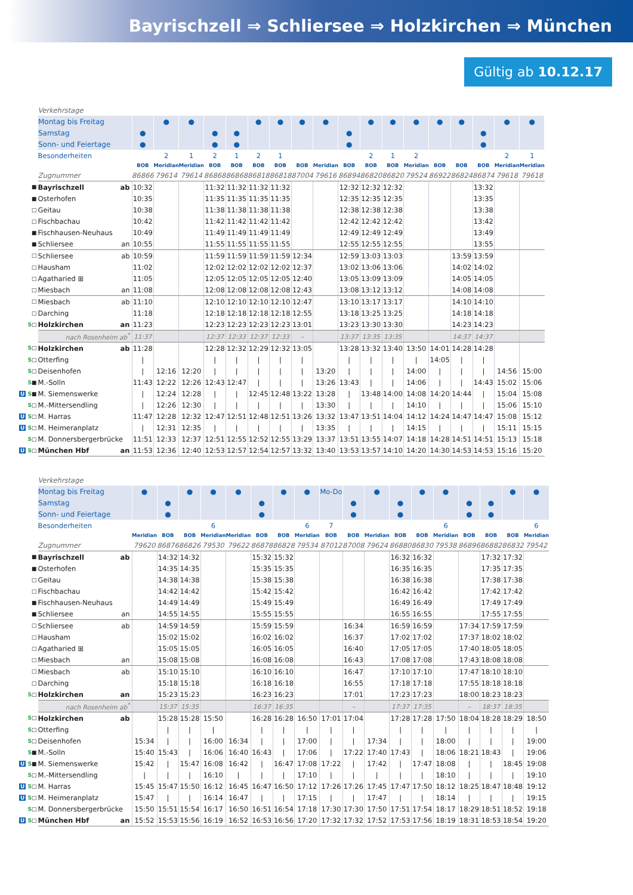Bayrischzell ⇒ Schliersee ⇒ Holzkirchen ⇒ München
Gültig ab 10.12.17
| | Verkehrstage | | | | | | | | | | | | | | | | | | |
| | Montag bis Freitag | | ● | ● | | | ● | ● | ● | ● | | ● | ● | ● | ● | ● | | ● | ● |
| | Samstag | ● | | | ● | ● | | | | | ● | | | | | | ● | | |
| | Sonn- und Feiertage | ● | | | ● | ● | | | | | ● | | | | | | ● | | |
| | Besonderheiten | | 2 | 1 | 2 | 1 | 2 | 1 | | | | 2 | 1 | 2 | | | | 2 | 1 |
| | | BOB | Meridian | Meridian | BOB | BOB | BOB | BOB | BOB | Meridian | BOB | BOB | BOB | Meridian | BOB | BOB | BOB | Meridian | Meridian |
| | Zugnummer | 86866 | 79614 | 79614 | 86868 | 86868 | 86818 | 86818 | 87004 | 79616 | 86894 | 86820 | 86820 | 79524 | 86922 | 86824 | 86874 | 79618 | 79618 |
| ■ | Bayrischzell ab | 10:32 | | | 11:32 | 11:32 | 11:32 | 11:32 | | | 12:32 | 12:32 | 12:32 | | | | 13:32 | | |
| ■ | Osterhofen | 10:35 | | | 11:35 | 11:35 | 11:35 | 11:35 | | | 12:35 | 12:35 | 12:35 | | | | 13:35 | | |
| □ | Geitau | 10:38 | | | 11:38 | 11:38 | 11:38 | 11:38 | | | 12:38 | 12:38 | 12:38 | | | | 13:38 | | |
| □ | Fischbachau | 10:42 | | | 11:42 | 11:42 | 11:42 | 11:42 | | | 12:42 | 12:42 | 12:42 | | | | 13:42 | | |
| ■ | Fischhausen-Neuhaus | 10:49 | | | 11:49 | 11:49 | 11:49 | 11:49 | | | 12:49 | 12:49 | 12:49 | | | | 13:49 | | |
| ■ | Schliersee an | 10:55 | | | 11:55 | 11:55 | 11:55 | 11:55 | | | 12:55 | 12:55 | 12:55 | | | | 13:55 | | |
| □ | Schliersee ab | 10:59 | | | 11:59 | 11:59 | 11:59 | 11:59 | 12:34 | | 12:59 | 13:03 | 13:03 | | | 13:59 | 13:59 | | |
| □ | Hausham | 11:02 | | | 12:02 | 12:02 | 12:02 | 12:02 | 12:37 | | 13:02 | 13:06 | 13:06 | | | 14:02 | 14:02 | | |
| □ | Agatharied ⊞ | 11:05 | | | 12:05 | 12:05 | 12:05 | 12:05 | 12:40 | | 13:05 | 13:09 | 13:09 | | | 14:05 | 14:05 | | |
| □ | Miesbach an | 11:08 | | | 12:08 | 12:08 | 12:08 | 12:08 | 12:43 | | 13:08 | 13:12 | 13:12 | | | 14:08 | 14:08 | | |
| □ | Miesbach ab | 11:10 | | | 12:10 | 12:10 | 12:10 | 12:10 | 12:47 | | 13:10 | 13:17 | 13:17 | | | 14:10 | 14:10 | | |
| □ | Darching | 11:18 | | | 12:18 | 12:18 | 12:18 | 12:18 | 12:55 | | 13:18 | 13:25 | 13:25 | | | 14:18 | 14:18 | | |
| S □ | Holzkirchen an | 11:23 | | | 12:23 | 12:23 | 12:23 | 12:23 | 13:01 | | 13:23 | 13:30 | 13:30 | | | 14:23 | 14:23 | | |
| | nach Rosenheim ab<sup>*</sup> | 11:37 | | | 12:37 | 12:33 | 12:37 | 12:33 | – | | 13:37 | 13:35 | 13:35 | | | 14:37 | 14:37 | | |
| S □ | Holzkirchen ab | 11:28 | | | 12:28 | 12:32 | 12:29 | 12:32 | 13:05 | | 13:28 | 13:32 | 13:40 | 13:50 | 14:01 | 14:28 | 14:28 | | |
| S □ | Otterfing | / | | | / | / | / | / | / | | / | / | / | / | 14:05 | / | / | | |
| S □ | Deisenhofen | / | 12:16 | 12:20 | / | / | / | / | / | 13:20 | / | / | / | 14:00 | / | / | / | 14:56 | 15:00 |
| S ■ | M.-Solln | 11:43 | 12:22 | 12:26 | 12:43 | 12:47 | / | / | / | 13:26 | 13:43 | / | / | 14:06 | / | / | 14:43 | 15:02 | 15:06 |
| U S ■ | M. Siemenswerke | / | 12:24 | 12:28 | / | / | 12:45 | 12:48 | 13:22 | 13:28 | / | 13:48 | 14:00 | 14:08 | 14:20 | 14:44 | / | 15:04 | 15:08 |
| S □ | M.-Mittersendling | / | 12:26 | 12:30 | / | / | / | / | / | 13:30 | / | / | / | 14:10 | / | / | / | 15:06 | 15:10 |
| U S □ | M. Harras | 11:47 | 12:28 | 12:32 | 12:47 | 12:51 | 12:48 | 12:51 | 13:26 | 13:32 | 13:47 | 13:51 | 14:04 | 14:12 | 14:24 | 14:47 | 14:47 | 15:08 | 15:12 |
| U S □ | M. Heimeranplatz | / | 12:31 | 12:35 | / | / | / | / | / | 13:35 | / | / | / | 14:15 | / | / | / | 15:11 | 15:15 |
| S □ | M. Donnersbergerbrücke | 11:51 | 12:33 | 12:37 | 12:51 | 12:55 | 12:52 | 12:55 | 13:29 | 13:37 | 13:51 | 13:55 | 14:07 | 14:18 | 14:28 | 14:51 | 14:51 | 15:13 | 15:18 |
| U S □ | München Hbf an | 11:53 | 12:36 | 12:40 | 12:53 | 12:57 | 12:54 | 12:57 | 13:32 | 13:40 | 13:53 | 13:57 | 14:10 | 14:20 | 14:30 | 14:53 | 14:53 | 15:16 | 15:20 |
| | Verkehrstage | | | | | | | | | | | | | | | | | | |
| | Montag bis Freitag | ● | | ● | ● | ● | | ● | ● | Mo-Do | | ● | | ● | ● | | | ● | ● |
| | Samstag | | ● | | | | ● | | | | ● | | ● | | | ● | ● | | |
| | Sonn- und Feiertage | | ● | | | | ● | | | | ● | | ● | | | ● | ● | | |
| | Besonderheiten | | | | 6 | | | | 6 | 7 | | | | | 6 | | | | 6 |
| | | Meridian | BOB | BOB | Meridian | Meridian | BOB | BOB | Meridian | BOB | BOB | Meridian | BOB | BOB | Meridian | BOB | BOB | BOB | Meridian |
| | Zugnummer | 79620 | 86876 | 86826 | 79530 | 79622 | 86878 | 86828 | 79534 | 87012 | 87008 | 79624 | 86880 | 86830 | 79538 | 86896 | 86882 | 86832 | 79542 |
| ■ | Bayrischzell ab | | 14:32 | 14:32 | | | 15:32 | 15:32 | | | | | 16:32 | 16:32 | | | 17:32 | 17:32 | |
| ■ | Osterhofen | | 14:35 | 14:35 | | | 15:35 | 15:35 | | | | | 16:35 | 16:35 | | | 17:35 | 17:35 | |
| □ | Geitau | | 14:38 | 14:38 | | | 15:38 | 15:38 | | | | | 16:38 | 16:38 | | | 17:38 | 17:38 | |
| □ | Fischbachau | | 14:42 | 14:42 | | | 15:42 | 15:42 | | | | | 16:42 | 16:42 | | | 17:42 | 17:42 | |
| ■ | Fischhausen-Neuhaus | | 14:49 | 14:49 | | | 15:49 | 15:49 | | | | | 16:49 | 16:49 | | | 17:49 | 17:49 | |
| ■ | Schliersee an | | 14:55 | 14:55 | | | 15:55 | 15:55 | | | | | 16:55 | 16:55 | | | 17:55 | 17:55 | |
| □ | Schliersee ab | | 14:59 | 14:59 | | | 15:59 | 15:59 | | | 16:34 | | 16:59 | 16:59 | | 17:34 | 17:59 | 17:59 | |
| □ | Hausham | | 15:02 | 15:02 | | | 16:02 | 16:02 | | | 16:37 | | 17:02 | 17:02 | | 17:37 | 18:02 | 18:02 | |
| □ | Agatharied ⊞ | | 15:05 | 15:05 | | | 16:05 | 16:05 | | | 16:40 | | 17:05 | 17:05 | | 17:40 | 18:05 | 18:05 | |
| □ | Miesbach an | | 15:08 | 15:08 | | | 16:08 | 16:08 | | | 16:43 | | 17:08 | 17:08 | | 17:43 | 18:08 | 18:08 | |
| □ | Miesbach ab | | 15:10 | 15:10 | | | 16:10 | 16:10 | | | 16:47 | | 17:10 | 17:10 | | 17:47 | 18:10 | 18:10 | |
| □ | Darching | | 15:18 | 15:18 | | | 16:18 | 16:18 | | | 16:55 | | 17:18 | 17:18 | | 17:55 | 18:18 | 18:18 | |
| S □ | Holzkirchen an | | 15:23 | 15:23 | | | 16:23 | 16:23 | | | 17:01 | | 17:23 | 17:23 | | 18:00 | 18:23 | 18:23 | |
| | nach Rosenheim ab<sup>*</sup> | | 15:37 | 15:35 | | | 16:37 | 16:35 | | | – | | 17:37 | 17:35 | | – | 18:37 | 18:35 | |
| S □ | Holzkirchen ab | | 15:28 | 15:28 | 15:50 | | 16:28 | 16:28 | 16:50 | 17:01 | 17:04 | | 17:28 | 17:28 | 17:50 | 18:04 | 18:28 | 18:29 | 18:50 |
| S □ | Otterfing | | / | / | / | | / | / | / | / | / | | / | / | / | / | / | / | / |
| S □ | Deisenhofen | 15:34 | / | / | 16:00 | 16:34 | / | / | 17:00 | / | / | 17:34 | / | / | 18:00 | / | / | / | 19:00 |
| S ■ | M.-Solln | 15:40 | 15:43 | / | 16:06 | 16:40 | 16:43 | / | 17:06 | / | 17:22 | 17:40 | 17:43 | / | 18:06 | 18:21 | 18:43 | / | 19:06 |
| U S ■ | M. Siemenswerke | 15:42 | / | 15:47 | 16:08 | 16:42 | / | 16:47 | 17:08 | 17:22 | / | 17:42 | / | 17:47 | 18:08 | / | / | 18:45 | 19:08 |
| S □ | M.-Mittersendling | / | / | / | 16:10 | / | / | / | 17:10 | / | / | / | / | / | 18:10 | / | / | / | 19:10 |
| U S □ | M. Harras | 15:45 | 15:47 | 15:50 | 16:12 | 16:45 | 16:47 | 16:50 | 17:12 | 17:26 | 17:26 | 17:45 | 17:47 | 17:50 | 18:12 | 18:25 | 18:47 | 18:48 | 19:12 |
| U S □ | M. Heimeranplatz | 15:47 | / | / | 16:14 | 16:47 | / | / | 17:15 | / | / | 17:47 | / | / | 18:14 | / | / | / | 19:15 |
| S □ | M. Donnersbergerbrücke | 15:50 | 15:51 | 15:54 | 16:17 | 16:50 | 16:51 | 16:54 | 17:18 | 17:30 | 17:30 | 17:50 | 17:51 | 17:54 | 18:17 | 18:29 | 18:51 | 18:52 | 19:18 |
| U S □ | München Hbf an | 15:52 | 15:53 | 15:56 | 16:19 | 16:52 | 16:53 | 16:56 | 17:20 | 17:32 | 17:32 | 17:52 | 17:53 | 17:56 | 18:19 | 18:31 | 18:53 | 18:54 | 19:20 |